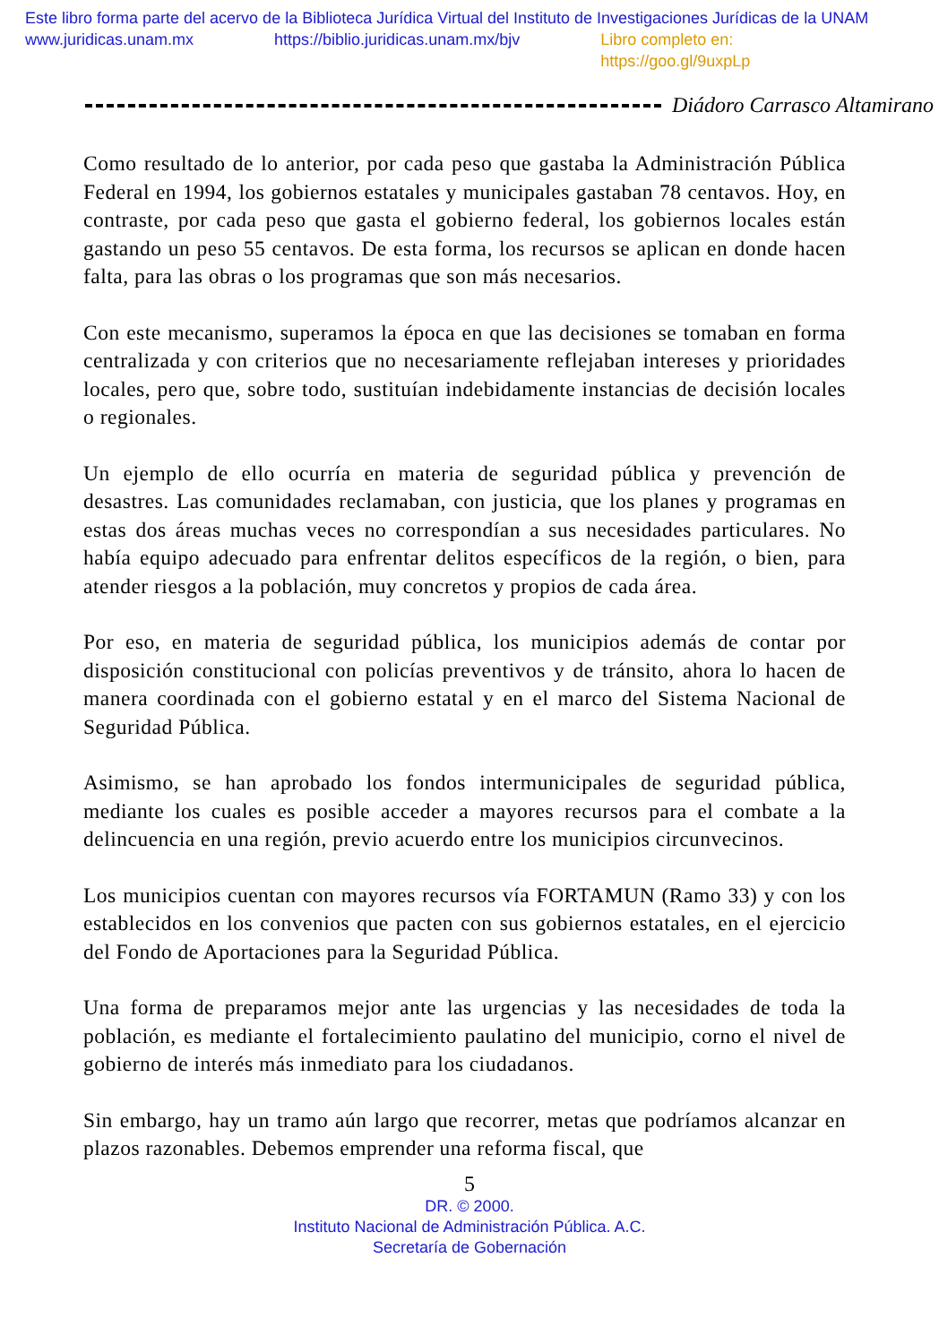Este libro forma parte del acervo de la Biblioteca Jurídica Virtual del Instituto de Investigaciones Jurídicas de la UNAM
www.juridicas.unam.mx https://biblio.juridicas.unam.mx/bjv Libro completo en: https://goo.gl/9uxpLp
Diádoro Carrasco Altamirano
Como resultado de lo anterior, por cada peso que gastaba la Administración Pública Federal en 1994, los gobiernos estatales y municipales gastaban 78 centavos. Hoy, en contraste, por cada peso que gasta el gobierno federal, los gobiernos locales están gastando un peso 55 centavos. De esta forma, los recursos se aplican en donde hacen falta, para las obras o los programas que son más necesarios.
Con este mecanismo, superamos la época en que las decisiones se tomaban en forma centralizada y con criterios que no necesariamente reflejaban intereses y prioridades locales, pero que, sobre todo, sustituían indebidamente instancias de decisión locales o regionales.
Un ejemplo de ello ocurría en materia de seguridad pública y prevención de desastres. Las comunidades reclamaban, con justicia, que los planes y programas en estas dos áreas muchas veces no correspondían a sus necesidades particulares. No había equipo adecuado para enfrentar delitos específicos de la región, o bien, para atender riesgos a la población, muy concretos y propios de cada área.
Por eso, en materia de seguridad pública, los municipios además de contar por disposición constitucional con policías preventivos y de tránsito, ahora lo hacen de manera coordinada con el gobierno estatal y en el marco del Sistema Nacional de Seguridad Pública.
Asimismo, se han aprobado los fondos intermunicipales de seguridad pública, mediante los cuales es posible acceder a mayores recursos para el combate a la delincuencia en una región, previo acuerdo entre los municipios circunvecinos.
Los municipios cuentan con mayores recursos vía FORTAMUN (Ramo 33) y con los establecidos en los convenios que pacten con sus gobiernos estatales, en el ejercicio del Fondo de Aportaciones para la Seguridad Pública.
Una forma de preparamos mejor ante las urgencias y las necesidades de toda la población, es mediante el fortalecimiento paulatino del municipio, corno el nivel de gobierno de interés más inmediato para los ciudadanos.
Sin embargo, hay un tramo aún largo que recorrer, metas que podríamos alcanzar en plazos razonables. Debemos emprender una reforma fiscal, que
5
DR. © 2000.
Instituto Nacional de Administración Pública. A.C.
Secretaría de Gobernación